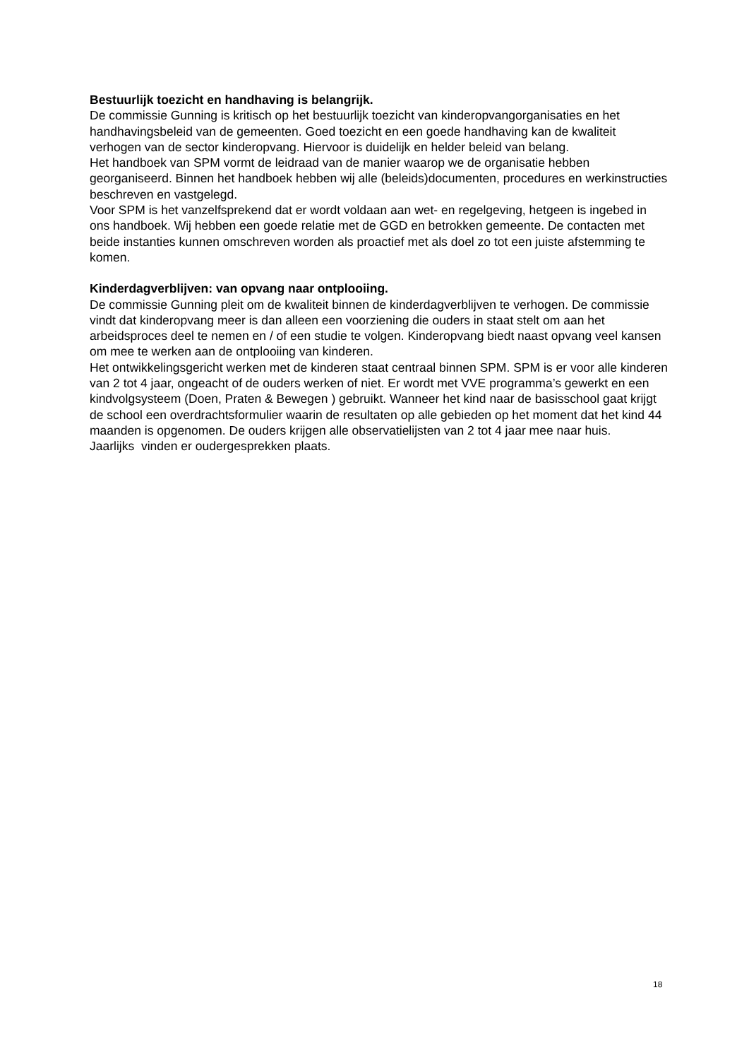Bestuurlijk toezicht en handhaving is belangrijk.
De commissie Gunning is kritisch op het bestuurlijk toezicht van kinderopvangorganisaties en het handhavingsbeleid van de gemeenten. Goed toezicht en een goede handhaving kan de kwaliteit verhogen van de sector kinderopvang. Hiervoor is duidelijk en helder beleid van belang.
Het handboek van SPM vormt de leidraad van de manier waarop we de organisatie hebben georganiseerd. Binnen het handboek hebben wij alle (beleids)documenten, procedures en werkinstructies beschreven en vastgelegd.
Voor SPM is het vanzelfsprekend dat er wordt voldaan aan wet- en regelgeving, hetgeen is ingebed in ons handboek. Wij hebben een goede relatie met de GGD en betrokken gemeente. De contacten met beide instanties kunnen omschreven worden als proactief met als doel zo tot een juiste afstemming te komen.
Kinderdagverblijven: van opvang naar ontplooiing.
De commissie Gunning pleit om de kwaliteit binnen de kinderdagverblijven te verhogen. De commissie vindt dat kinderopvang meer is dan alleen een voorziening die ouders in staat stelt om aan het arbeidsproces deel te nemen en / of een studie te volgen. Kinderopvang biedt naast opvang veel kansen om mee te werken aan de ontplooiing van kinderen.
Het ontwikkelingsgericht werken met de kinderen staat centraal binnen SPM. SPM is er voor alle kinderen van 2 tot 4 jaar, ongeacht of de ouders werken of niet. Er wordt met VVE programma’s gewerkt en een kindvolgsysteem (Doen, Praten & Bewegen ) gebruikt. Wanneer het kind naar de basisschool gaat krijgt de school een overdrachtsformulier waarin de resultaten op alle gebieden op het moment dat het kind 44 maanden is opgenomen. De ouders krijgen alle observatielijsten van 2 tot 4 jaar mee naar huis.
Jaarlijks vinden er oudergesprekken plaats.
18